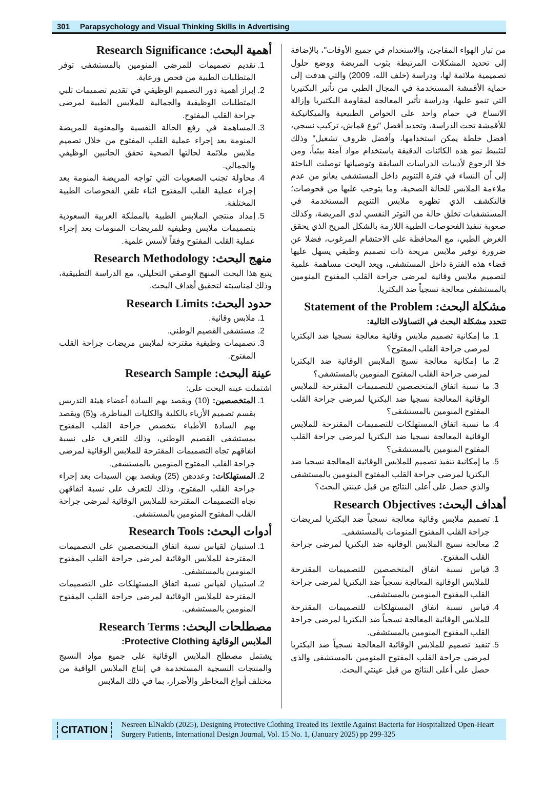301 Parapsychology and Visual Thinking Skills in Advertising
من تيار الهواء المفاجئ، والاستخدام في جميع الأوقات"، بالإضافة إلى تحديد المشكلات المرتبطة بثوب المريضة ووضع حلول تصميمية ملائمة لها، ودراسة (خلف الله، 2009) والتي هدفت إلى حماية الأقمشة المستخدمة في المجال الطبي من تأثير البكتيريا التي تنمو عليها، ودراسة تأثير المعالجة لمقاومة البكتيريا وإزالة الاتساخ في حمام واحد على الخواص الطبيعية والميكانيكية للأقمشة تحت الدراسة، وتحديد أفضل "نوع قماش، تركيب نسجي، أفضل خلطة يمكن استخدامها، وأفضل ظروف تشغيل" وذلك لتثبيط نمو هذه الكائنات الدقيقة باستخدام مواد آمنة بيئياً، ومن خلا الرجوع لأدبيات الدراسات السابقة وتوصياتها توصلت الباحثة إلى أن النساء في فترة التنويم داخل المستشفى يعانو من عدم ملاءمة الملابس للحالة الصحية، وما يتوجب عليها من فحوصات؛ فالتكشف الذي تظهره ملابس التنويم المستخدمة في المستشفيات تخلق حالة من التوتر النفسي لدى المريضة، وكذلك صعوبة تنفيذ الفحوصات الطبية اللازمة بالشكل المريح الذي يحقق الغرض الطبي، مع المحافظة على الاحتشام المرغوب، فضلا عن ضرورة توفير ملابس مريحة ذات تصميم وظيفي يسهل عليها قضاء هذه الفترة داخل المستشفى، ويعد البحث مساهمة علمية لتصميم ملابس وقائية لمرضى جراحة القلب المفتوح المنومين بالمستشفى معالجة نسجياً ضد البكتريا.
مشكلة البحث: Statement of the Problem
تتحدد مشكلة البحث في التساؤلات التالية:
1. ما إمكانية تصميم ملابس وقائية معالجة نسجيا ضد البكتريا لمرضى جراحة القلب المفتوح؟
2. ما إمكانية معالجة نسيج الملابس الوقائية ضد البكتريا لمرضى جراحة القلب المفتوح المنومين بالمستشفى؟
3. ما نسبة اتفاق المتخصصين للتصميمات المقترحة للملابس الوقائية المعالجة نسجيا ضد البكتريا لمرضى جراحة القلب المفتوح المنومين بالمستشفى؟
4. ما نسبة اتفاق المستهلكات للتصميمات المقترحة للملابس الوقائية المعالجة نسجيا ضد البكتريا لمرضى جراحة القلب المفتوح المنومين بالمستشفى؟
5. ما إمكانية تنفيذ تصميم للملابس الوقائية المعالجة نسجيا ضد البكتريا لمرضى جراحة القلب المفتوح المنومين بالمستشفى والذي حصل على أعلى النتائج من قبل عينتي البحث؟
أهداف البحث: Research Objectives
1. تصميم ملابس وقائية معالجة نسجياً ضد البكتريا لمريضات جراحة القلب المفتوح المنومات بالمستشفى.
2. معالجة نسيج الملابس الوقائية ضد البكتريا لمرضى جراحة القلب المفتوح.
3. قياس نسبة اتفاق المتخصصين للتصميمات المقترحة للملابس الوقائية المعالجة نسجياً ضد البكتريا لمرضى جراحة القلب المفتوح المنومين بالمستشفى.
4. قياس نسبة اتفاق المستهلكات للتصميمات المقترحة للملابس الوقائية المعالجة نسجياً ضد البكتريا لمرضى جراحة القلب المفتوح المنومين بالمستشفى.
5. تنفيذ تصميم للملابس الوقائية المعالجة نسجياً ضد البكتريا لمرضى جراحة القلب المفتوح المنومين بالمستشفى والذي حصل على أعلى النتائج من قبل عينتي البحث.
أهمية البحث: Research Significance
1. تقديم تصميمات للمرضى المنومين بالمستشفى توفر المتطلبات الطبية من فحص ورعاية.
2. إبراز أهمية دور التصميم الوظيفي في تقديم تصميمات تلبي المتطلبات الوظيفية والجمالية للملابس الطبية لمرضى جراحة القلب المفتوح.
3. المساهمة في رفع الحالة النفسية والمعنوية للمريضة المنومة بعد إجراء عملية القلب المفتوح من خلال تصميم ملابس ملائمة لحالتها الصحية تحقق الجانبين الوظيفي والجمالي.
4. محاولة تجنب الصعوبات التي تواجه المريضة المنومة بعد إجراء عملية القلب المفتوح اثناء تلقي الفحوصات الطبية المختلفة.
5. إمداد منتجي الملابس الطبية بالمملكة العربية السعودية بتصميمات ملابس وظيفية للمريضات المنومات بعد إجراء عملية القلب المفتوح وفقاً لأسس علمية.
منهج البحث: Research Methodology
يتبع هذا البحث المنهج الوصفي التحليلي، مع الدراسة التطبيقية، وذلك لمناسبته لتحقيق أهداف البحث.
حدود البحث: Research Limits
1. ملابس وقائية.
2. مستشفى القصيم الوطني.
3. تصميمات وظيفية مقترحة لملابس مريضات جراحة القلب المفتوح.
عينة البحث: Research Sample
اشتملت عينة البحث على:
1. المتخصصين: (10) ويقصد بهم السادة أعضاء هيئة التدريس بقسم تصميم الأزياء بالكلية والكليات المناظرة، و(5) ويقصد بهم السادة الأطباء بتخصص جراحة القلب المفتوح بمستشفى القصيم الوطني، وذلك للتعرف على نسبة اتفاقهم تجاه التصميمات المقترحة للملابس الوقائية لمرضى جراحة القلب المفتوح المنومين بالمستشفى.
2. المستهلكات: وعددهن (25) ويقصد بهن السيدات بعد إجراء جراحة القلب المفتوح، وذلك للتعرف على نسبة اتفاقهن تجاه التصميمات المقترحة للملابس الوقائية لمرضى جراحة القلب المفتوح المنومين بالمستشفى.
أدوات البحث: Research Tools
1. استبيان لقياس نسبة اتفاق المتخصصين على التصميمات المقترحة للملابس الوقائية لمرضى جراحة القلب المفتوح المنومين بالمستشفى.
2. استبيان لقياس نسبة اتفاق المستهلكات على التصميمات المقترحة للملابس الوقائية لمرضى جراحة القلب المفتوح المنومين بالمستشفى.
مصطلحات البحث: Research Terms
الملابس الوقائية Protective Clothing:
يشتمل مصطلح الملابس الوقائية على جميع مواد النسيج والمنتجات النسجية المستخدمة في إنتاج الملابس الواقية من مختلف أنواع المخاطر والأضرار، بما في ذلك الملابس
CITATION
Nesreen ElNakib (2025), Designing Protective Clothing Treated its Textile Against Bacteria for Hospitalized Open-Heart Surgery Patients, International Design Journal, Vol. 15 No. 1, (January 2025) pp 299-325